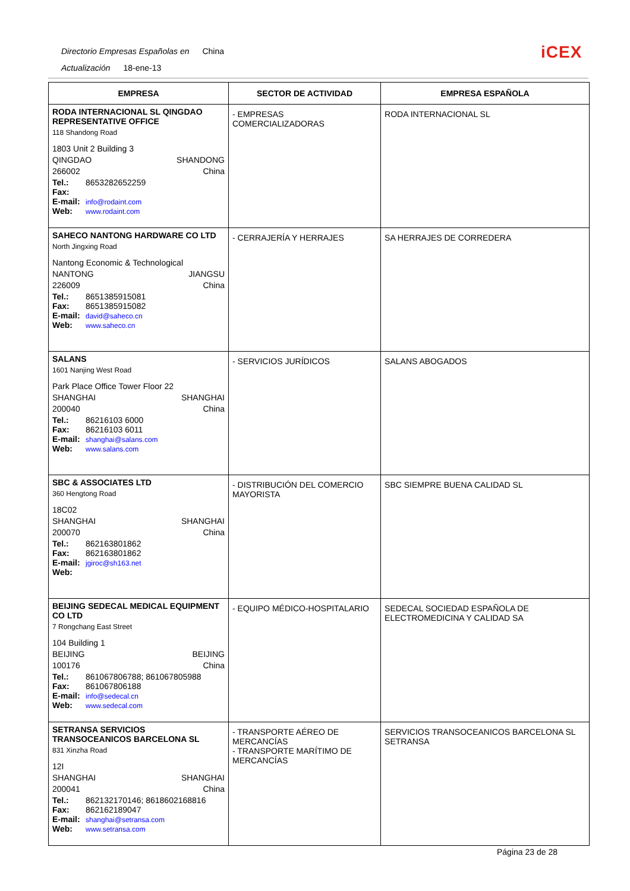Directorio Empresas Españolas en China
Actualización 18-ene-13
iCEX
| EMPRESA | SECTOR DE ACTIVIDAD | EMPRESA ESPAÑOLA |
| --- | --- | --- |
| RODA INTERNACIONAL SL QINGDAO REPRESENTATIVE OFFICE 118 Shandong Road 1803 Unit 2 Building 3 QINGDAO SHANDONG 266002 China Tel.: 8653282652259 Fax: E-mail: info@rodaint.com Web: www.rodaint.com | - EMPRESAS COMERCIALIZADORAS | RODA INTERNACIONAL SL |
| SAHECO NANTONG HARDWARE CO LTD North Jingxing Road Nantong Economic & Technological NANTONG JIANGSU 226009 China Tel.: 8651385915081 Fax: 8651385915082 E-mail: david@saheco.cn Web: www.saheco.cn | - CERRAJERÍA Y HERRAJES | SA HERRAJES DE CORREDERA |
| SALANS 1601 Nanjing West Road Park Place Office Tower Floor 22 SHANGHAI SHANGHAI 200040 China Tel.: 86216103 6000 Fax: 86216103 6011 E-mail: shanghai@salans.com Web: www.salans.com | - SERVICIOS JURÍDICOS | SALANS ABOGADOS |
| SBC & ASSOCIATES LTD 360 Hengtong Road 18C02 SHANGHAI SHANGHAI 200070 China Tel.: 862163801862 Fax: 862163801862 E-mail: jgiroc@sh163.net Web: | - DISTRIBUCIÓN DEL COMERCIO MAYORISTA | SBC SIEMPRE BUENA CALIDAD SL |
| BEIJING SEDECAL MEDICAL EQUIPMENT CO LTD 7 Rongchang East Street 104 Building 1 BEIJING BEIJING 100176 China Tel.: 861067806788; 861067805988 Fax: 861067806188 E-mail: info@sedecal.cn Web: www.sedecal.com | - EQUIPO MÉDICO-HOSPITALARIO | SEDECAL SOCIEDAD ESPAÑOLA DE ELECTROMEDICINA Y CALIDAD SA |
| SETRANSA SERVICIOS TRANSOCEANICOS BARCELONA SL 831 Xinzha Road 12I SHANGHAI SHANGHAI 200041 China Tel.: 862132170146; 8618602168816 Fax: 862162189047 E-mail: shanghai@setransa.com Web: www.setransa.com | - TRANSPORTE AÉREO DE MERCANCÍAS - TRANSPORTE MARÍTIMO DE MERCANCÍAS | SERVICIOS TRANSOCEANICOS BARCELONA SL SETRANSA |
Página 23 de 28